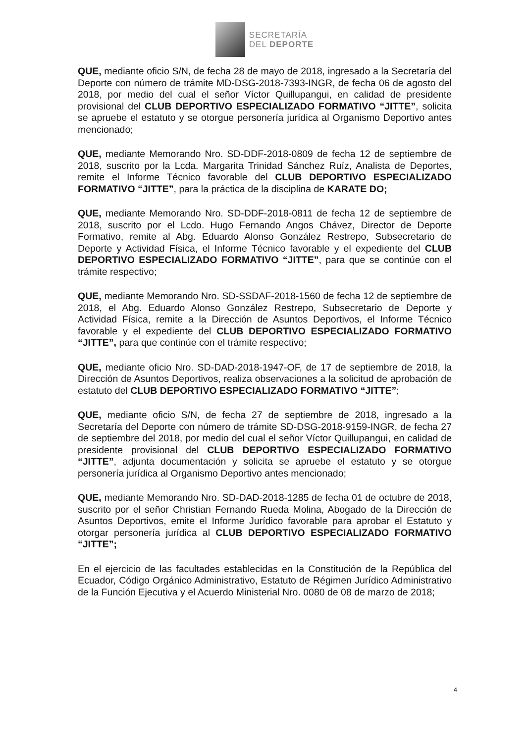SECRETARÍA
DEL DEPORTE
QUE, mediante oficio S/N, de fecha 28 de mayo de 2018, ingresado a la Secretaría del Deporte con número de trámite MD-DSG-2018-7393-INGR, de fecha 06 de agosto del 2018, por medio del cual el señor Víctor Quillupangui, en calidad de presidente provisional del CLUB DEPORTIVO ESPECIALIZADO FORMATIVO “JITTE”, solicita se apruebe el estatuto y se otorgue personería jurídica al Organismo Deportivo antes mencionado;
QUE, mediante Memorando Nro. SD-DDF-2018-0809 de fecha 12 de septiembre de 2018, suscrito por la Lcda. Margarita Trinidad Sánchez Ruíz, Analista de Deportes, remite el Informe Técnico favorable del CLUB DEPORTIVO ESPECIALIZADO FORMATIVO “JITTE”, para la práctica de la disciplina de KARATE DO;
QUE, mediante Memorando Nro. SD-DDF-2018-0811 de fecha 12 de septiembre de 2018, suscrito por el Lcdo. Hugo Fernando Angos Chávez, Director de Deporte Formativo, remite al Abg. Eduardo Alonso González Restrepo, Subsecretario de Deporte y Actividad Física, el Informe Técnico favorable y el expediente del CLUB DEPORTIVO ESPECIALIZADO FORMATIVO “JITTE”, para que se continúe con el trámite respectivo;
QUE, mediante Memorando Nro. SD-SSDAF-2018-1560 de fecha 12 de septiembre de 2018, el Abg. Eduardo Alonso González Restrepo, Subsecretario de Deporte y Actividad Física, remite a la Dirección de Asuntos Deportivos, el Informe Técnico favorable y el expediente del CLUB DEPORTIVO ESPECIALIZADO FORMATIVO “JITTE”, para que continúe con el trámite respectivo;
QUE, mediante oficio Nro. SD-DAD-2018-1947-OF, de 17 de septiembre de 2018, la Dirección de Asuntos Deportivos, realiza observaciones a la solicitud de aprobación de estatuto del CLUB DEPORTIVO ESPECIALIZADO FORMATIVO “JITTE”;
QUE, mediante oficio S/N, de fecha 27 de septiembre de 2018, ingresado a la Secretaría del Deporte con número de trámite SD-DSG-2018-9159-INGR, de fecha 27 de septiembre del 2018, por medio del cual el señor Víctor Quillupangui, en calidad de presidente provisional del CLUB DEPORTIVO ESPECIALIZADO FORMATIVO “JITTE”, adjunta documentación y solicita se apruebe el estatuto y se otorgue personería jurídica al Organismo Deportivo antes mencionado;
QUE, mediante Memorando Nro. SD-DAD-2018-1285 de fecha 01 de octubre de 2018, suscrito por el señor Christian Fernando Rueda Molina, Abogado de la Dirección de Asuntos Deportivos, emite el Informe Jurídico favorable para aprobar el Estatuto y otorgar personería jurídica al CLUB DEPORTIVO ESPECIALIZADO FORMATIVO “JITTE”;
En el ejercicio de las facultades establecidas en la Constitución de la República del Ecuador, Código Orgánico Administrativo, Estatuto de Régimen Jurídico Administrativo de la Función Ejecutiva y el Acuerdo Ministerial Nro. 0080 de 08 de marzo de 2018;
4